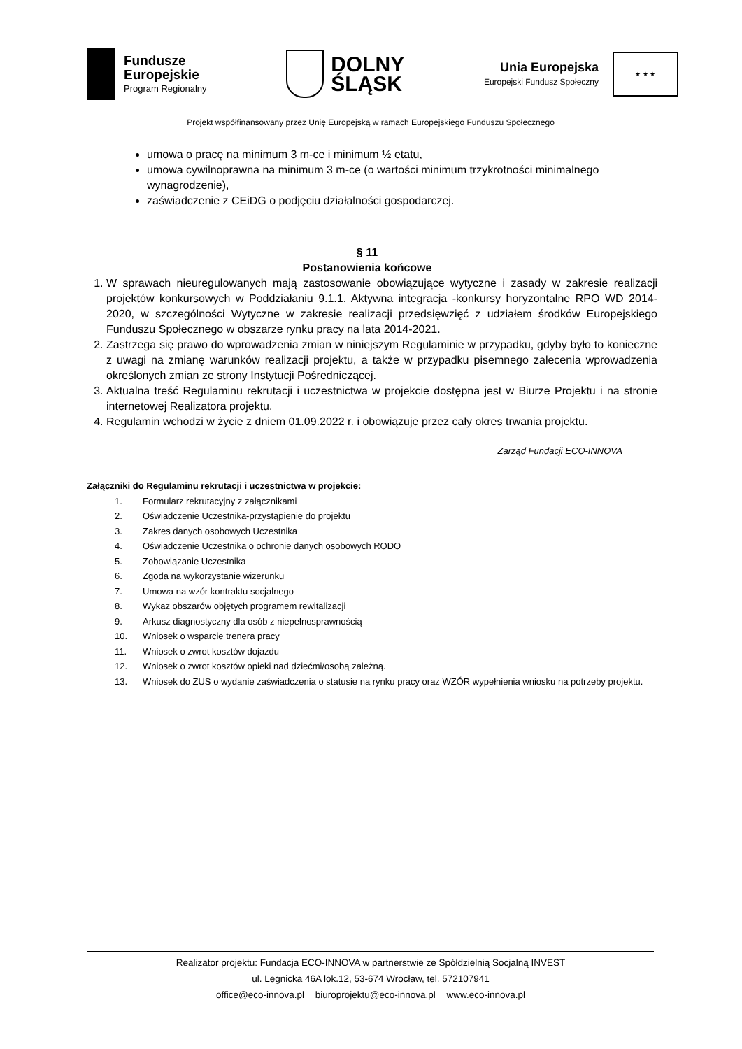Fundusze
Europejskie
Program Regionalny
DOLNY
ŚLĄSK
Unia Europejska
Europejski Fundusz Społeczny
★ ★ ★
Projekt współfinansowany przez Unię Europejską w ramach Europejskiego Funduszu Społecznego
umowa o pracę na minimum 3 m-ce i minimum ½ etatu,
umowa cywilnoprawna na minimum 3 m-ce (o wartości minimum trzykrotności minimalnego wynagrodzenie),
zaświadczenie z CEiDG o podjęciu działalności gospodarczej.
§ 11
Postanowienia końcowe
1. W sprawach nieuregulowanych mają zastosowanie obowiązujące wytyczne i zasady w zakresie realizacji projektów konkursowych w Poddziałaniu 9.1.1. Aktywna integracja -konkursy horyzontalne RPO WD 2014-2020, w szczególności Wytyczne w zakresie realizacji przedsięwzięć z udziałem środków Europejskiego Funduszu Społecznego w obszarze rynku pracy na lata 2014-2021.
2. Zastrzega się prawo do wprowadzenia zmian w niniejszym Regulaminie w przypadku, gdyby było to konieczne z uwagi na zmianę warunków realizacji projektu, a także w przypadku pisemnego zalecenia wprowadzenia określonych zmian ze strony Instytucji Pośredniczącej.
3. Aktualna treść Regulaminu rekrutacji i uczestnictwa w projekcie dostępna jest w Biurze Projektu i na stronie internetowej Realizatora projektu.
4. Regulamin wchodzi w życie z dniem 01.09.2022 r. i obowiązuje przez cały okres trwania projektu.
Zarząd Fundacji ECO-INNOVA
Załączniki do Regulaminu rekrutacji i uczestnictwa w projekcie:
1. Formularz rekrutacyjny z załącznikami
2. Oświadczenie Uczestnika-przystąpienie do projektu
3. Zakres danych osobowych Uczestnika
4. Oświadczenie Uczestnika o ochronie danych osobowych RODO
5. Zobowiązanie Uczestnika
6. Zgoda na wykorzystanie wizerunku
7. Umowa na wzór kontraktu socjalnego
8. Wykaz obszarów objętych programem rewitalizacji
9. Arkusz diagnostyczny dla osób z niepełnosprawnością
10. Wniosek o wsparcie trenera pracy
11. Wniosek o zwrot kosztów dojazdu
12. Wniosek o zwrot kosztów opieki nad dziećmi/osobą zależną.
13. Wniosek do ZUS o wydanie zaświadczenia o statusie na rynku pracy oraz WZÓR wypełnienia wniosku na potrzeby projektu.
Realizator projektu: Fundacja ECO-INNOVA w partnerstwie ze Spółdzielnią Socjalną INVEST
ul. Legnicka 46A lok.12, 53-674 Wrocław, tel. 572107941
office@eco-innova.pl biuroprojektu@eco-innova.pl www.eco-innova.pl